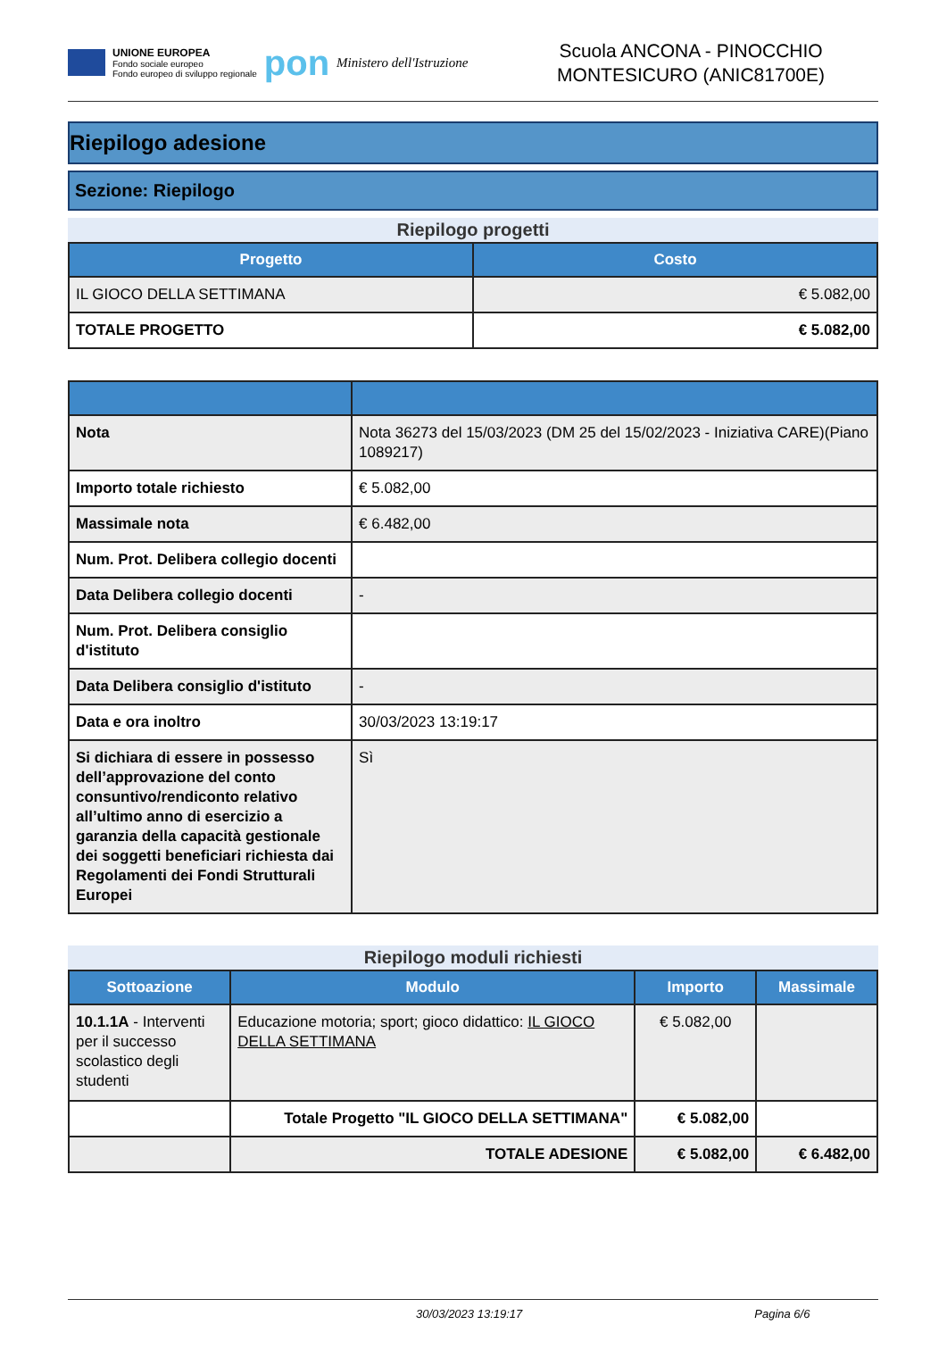UNIONE EUROPEA
Fondo sociale europeo
Fondo europeo di sviluppo regionale
pon
Ministero dell'Istruzione
Scuola ANCONA - PINOCCHIO
MONTESICURO (ANIC81700E)
Riepilogo adesione
Sezione: Riepilogo
Riepilogo progetti
| Progetto | Costo |
| --- | --- |
| IL GIOCO DELLA SETTIMANA | € 5.082,00 |
| TOTALE PROGETTO | € 5.082,00 |
| Nota | Nota 36273 del 15/03/2023 (DM 25 del 15/02/2023 - Iniziativa CARE)(Piano 1089217) |
| Importo totale richiesto | € 5.082,00 |
| Massimale nota | € 6.482,00 |
| Num. Prot. Delibera collegio docenti | |
| Data Delibera collegio docenti | - |
| Num. Prot. Delibera consiglio d'istituto | |
| Data Delibera consiglio d'istituto | - |
| Data e ora inoltro | 30/03/2023 13:19:17 |
| Si dichiara di essere in possesso dell’approvazione del conto consuntivo/rendiconto relativo all’ultimo anno di esercizio a garanzia della capacità gestionale dei soggetti beneficiari richiesta dai Regolamenti dei Fondi Strutturali Europei | Sì |
Riepilogo moduli richiesti
| Sottoazione | Modulo | Importo | Massimale |
| --- | --- | --- | --- |
| 10.1.1A - Interventi per il successo scolastico degli studenti | Educazione motoria; sport; gioco didattico: IL GIOCO DELLA SETTIMANA | € 5.082,00 | |
| | Totale Progetto "IL GIOCO DELLA SETTIMANA" | € 5.082,00 | |
| | TOTALE ADESIONE | € 5.082,00 | € 6.482,00 |
30/03/2023 13:19:17 Pagina 6/6